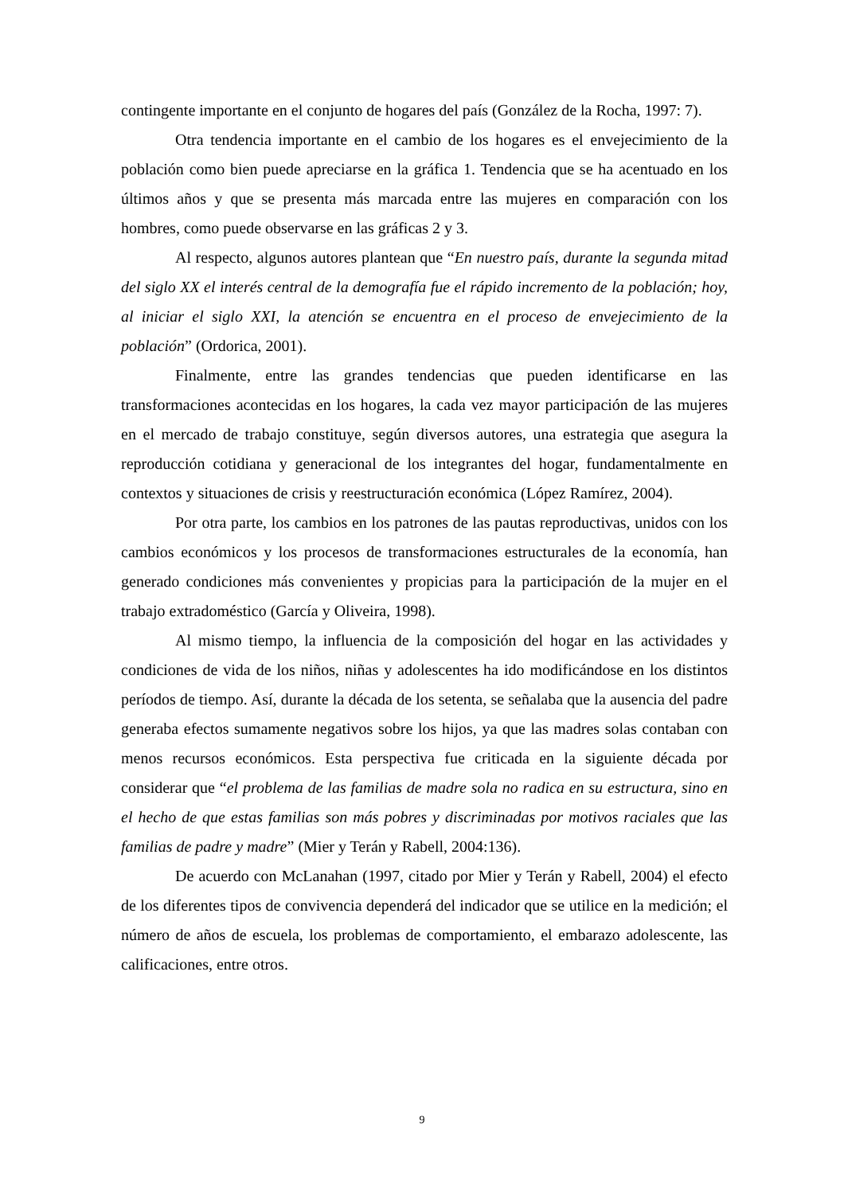contingente importante en el conjunto de hogares del país (González de la Rocha, 1997: 7).
Otra tendencia importante en el cambio de los hogares es el envejecimiento de la población como bien puede apreciarse en la gráfica 1. Tendencia que se ha acentuado en los últimos años y que se presenta más marcada entre las mujeres en comparación con los hombres, como puede observarse en las gráficas 2 y 3.
Al respecto, algunos autores plantean que “En nuestro país, durante la segunda mitad del siglo XX el interés central de la demografía fue el rápido incremento de la población; hoy, al iniciar el siglo XXI, la atención se encuentra en el proceso de envejecimiento de la población” (Ordorica, 2001).
Finalmente, entre las grandes tendencias que pueden identificarse en las transformaciones acontecidas en los hogares, la cada vez mayor participación de las mujeres en el mercado de trabajo constituye, según diversos autores, una estrategia que asegura la reproducción cotidiana y generacional de los integrantes del hogar, fundamentalmente en contextos y situaciones de crisis y reestructuración económica (López Ramírez, 2004).
Por otra parte, los cambios en los patrones de las pautas reproductivas, unidos con los cambios económicos y los procesos de transformaciones estructurales de la economía, han generado condiciones más convenientes y propicias para la participación de la mujer en el trabajo extradoméstico (García y Oliveira, 1998).
Al mismo tiempo, la influencia de la composición del hogar en las actividades y condiciones de vida de los niños, niñas y adolescentes ha ido modificándose en los distintos períodos de tiempo. Así, durante la década de los setenta, se señalaba que la ausencia del padre generaba efectos sumamente negativos sobre los hijos, ya que las madres solas contaban con menos recursos económicos. Esta perspectiva fue criticada en la siguiente década por considerar que “el problema de las familias de madre sola no radica en su estructura, sino en el hecho de que estas familias son más pobres y discriminadas por motivos raciales que las familias de padre y madre” (Mier y Terán y Rabell, 2004:136).
De acuerdo con McLanahan (1997, citado por Mier y Terán y Rabell, 2004) el efecto de los diferentes tipos de convivencia dependerá del indicador que se utilice en la medición; el número de años de escuela, los problemas de comportamiento, el embarazo adolescente, las calificaciones, entre otros.
9